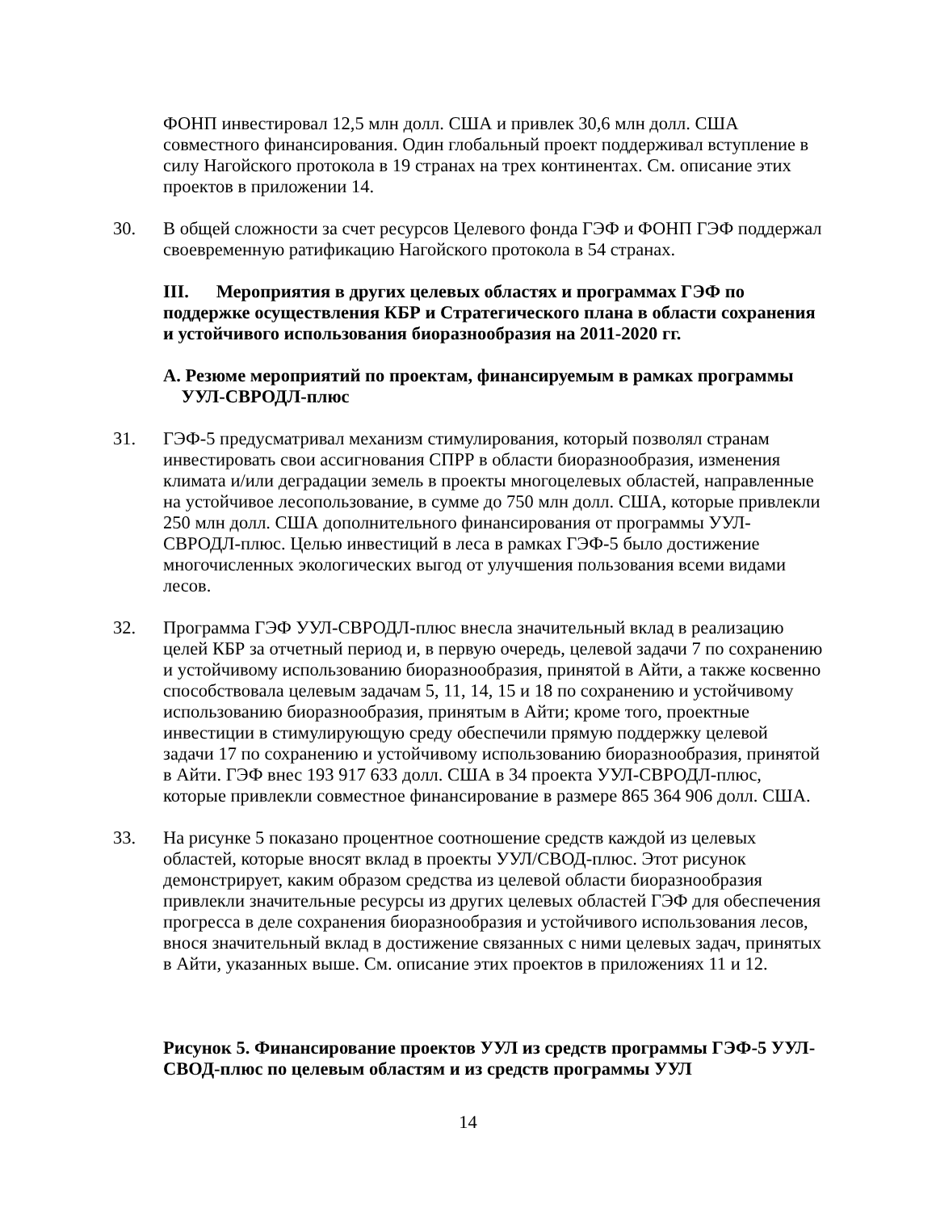ФОНП инвестировал 12,5 млн долл. США и привлек 30,6 млн долл. США совместного финансирования. Один глобальный проект поддерживал вступление в силу Нагойского протокола в 19 странах на трех континентах. См. описание этих проектов в приложении 14.
30. В общей сложности за счет ресурсов Целевого фонда ГЭФ и ФОНП ГЭФ поддержал своевременную ратификацию Нагойского протокола в 54 странах.
III. Мероприятия в других целевых областях и программах ГЭФ по поддержке осуществления КБР и Стратегического плана в области сохранения и устойчивого использования биоразнообразия на 2011-2020 гг.
A. Резюме мероприятий по проектам, финансируемым в рамках программы
УУЛ-СВРОДЛ-плюс
31. ГЭФ-5 предусматривал механизм стимулирования, который позволял странам инвестировать свои ассигнования СПРР в области биоразнообразия, изменения климата и/или деградации земель в проекты многоцелевых областей, направленные на устойчивое лесопользование, в сумме до 750 млн долл. США, которые привлекли 250 млн долл. США дополнительного финансирования от программы УУЛ-СВРОДЛ-плюс. Целью инвестиций в леса в рамках ГЭФ-5 было достижение многочисленных экологических выгод от улучшения пользования всеми видами лесов.
32. Программа ГЭФ УУЛ-СВРОДЛ-плюс внесла значительный вклад в реализацию целей КБР за отчетный период и, в первую очередь, целевой задачи 7 по сохранению и устойчивому использованию биоразнообразия, принятой в Айти, а также косвенно способствовала целевым задачам 5, 11, 14, 15 и 18 по сохранению и устойчивому использованию биоразнообразия, принятым в Айти; кроме того, проектные инвестиции в стимулирующую среду обеспечили прямую поддержку целевой задачи 17 по сохранению и устойчивому использованию биоразнообразия, принятой в Айти. ГЭФ внес 193 917 633 долл. США в 34 проекта УУЛ-СВРОДЛ-плюс, которые привлекли совместное финансирование в размере 865 364 906 долл. США.
33. На рисунке 5 показано процентное соотношение средств каждой из целевых областей, которые вносят вклад в проекты УУЛ/СВОД-плюс. Этот рисунок демонстрирует, каким образом средства из целевой области биоразнообразия привлекли значительные ресурсы из других целевых областей ГЭФ для обеспечения прогресса в деле сохранения биоразнообразия и устойчивого использования лесов, внося значительный вклад в достижение связанных с ними целевых задач, принятых в Айти, указанных выше. См. описание этих проектов в приложениях 11 и 12.
Рисунок 5. Финансирование проектов УУЛ из средств программы ГЭФ-5 УУЛ-СВОД-плюс по целевым областям и из средств программы УУЛ
14